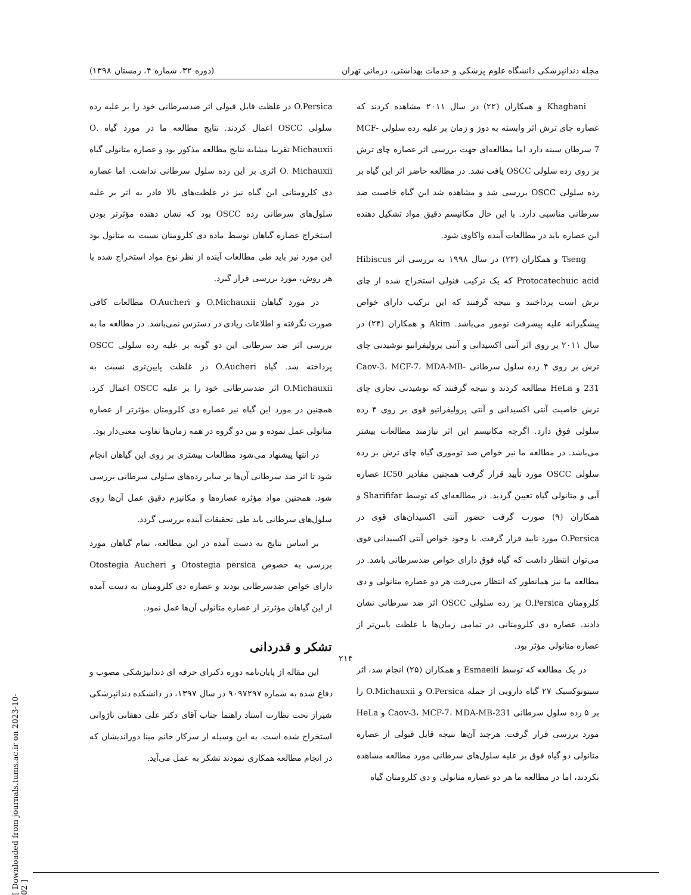مجله دندانپزشکی دانشگاه علوم پزشکی و خدمات بهداشتی، درمانی تهران (دوره ۳۲، شماره ۴، زمستان ۱۳۹۸)
Khaghani و همکاران (۲۲) در سال ۲۰۱۱ مشاهده کردند که عصاره چای ترش اثر وابسته به دوز و زمان بر علیه رده سلولی MCF-7 سرطان سینه دارد اما مطالعه‌ای جهت بررسی اثر عصاره چای ترش بر روی رده سلولی OSCC یافت نشد. در مطالعه حاضر اثر این گیاه بر رده سلولی OSCC بررسی شد و مشاهده شد این گیاه خاصیت ضد سرطانی مناسبی دارد. با این حال مکانیسم دقیق مواد تشکیل دهنده این عصاره باید در مطالعات آینده واکاوی شود.
Tseng و همکاران (۲۳) در سال ۱۹۹۸ به بررسی اثر Hibiscus Protocatechuic acid که یک ترکیب فنولی استخراج شده از چای ترش است پرداختند و نتیجه گرفتند که این ترکیب دارای خواص پیشگیرانه علیه پیشرفت تومور می‌باشد. Akim و همکاران (۲۴) در سال ۲۰۱۱ بر روی اثر آنتی اکسیدانی و آنتی پرولیفراتیو نوشیدنی چای ترش بر روی ۴ رده سلول سرطانی Caov-3، MCF-7، MDA-MB-231 و HeLa مطالعه کردند و نتیجه گرفتند که نوشیدنی تجاری چای ترش خاصیت آنتی اکسیدانی و آنتی پرولیفراتیو قوی بر روی ۴ رده سلولی فوق دارد. اگرچه مکانیسم این اثر نیازمند مطالعات بیشتر می‌باشد. در مطالعه ما نیز خواص ضد توموری گیاه چای ترش بر رده سلولی OSCC مورد تأیید قرار گرفت همچنین مقادیر IC50 عصاره آبی و متانولی گیاه تعیین گردید. در مطالعه‌ای که توسط Sharififar و همکاران (۹) صورت گرفت حضور آنتی اکسیدان‌های قوی در O.Persica مورد تایید قرار گرفت. با وجود خواص آنتی اکسیدانی قوی می‌توان انتظار داشت که گیاه فوق دارای خواص ضدسرطانی باشد. در مطالعه ما نیز همانطور که انتظار می‌رفت هر دو عصاره متانولی و دی کلرومتان O.Persica بر رده سلولی OSCC اثر ضد سرطانی نشان دادند. عصاره دی کلرومتانی در تمامی زمان‌ها با غلظت پایین‌تر از عصاره متانولی مؤثر بود.
در یک مطالعه که توسط Esmaeili و همکاران (۲۵) انجام شد، اثر سیتوتوکسیک ۲۷ گیاه دارویی از جمله O.Persica و O.Michauxii را بر ۵ رده سلول سرطانی Caov-3، MCF-7، MDA-MB-231 و HeLa مورد بررسی قرار گرفت. هرچند آن‌ها نتیجه قابل قبولی از عصاره متانولی دو گیاه فوق بر علیه سلول‌های سرطانی مورد مطالعه مشاهده نکردند، اما در مطالعه ما هر دو عصاره متانولی و دی کلرومتان گیاه
O.Persica در غلظت قابل قبولی اثر ضدسرطانی خود را بر علیه رده سلولی OSCC اعمال کردند. نتایج مطالعه ما در مورد گیاه .O Michauxii تقریبا مشابه نتایج مطالعه مذکور بود و عصاره متانولی گیاه O. Michauxii اثری بر این رده سلول سرطانی نداشت. اما عصاره دی کلرومتانی این گیاه نیز در غلظت‌های بالا قادر به اثر بر علیه سلول‌های سرطانی رده OSCC بود که نشان دهنده مؤثرتر بودن استخراج عصاره گیاهان توسط ماده دی کلرومتان نسبت به متانول بود این مورد نیز باید طی مطالعات آینده از نظر نوع مواد استخراج شده با هر روش، مورد بررسی قرار گیرد.
در مورد گیاهان O.Michauxii و O.Aucheri مطالعات کافی صورت نگرفته و اطلاعات زیادی در دسترس نمی‌باشد. در مطالعه ما به بررسی اثر ضد سرطانی این دو گونه بر علیه رده سلولی OSCC پرداخته شد. گیاه O.Aucheri در غلظت پایین‌تری نسبت به O.Michauxii اثر ضدسرطانی خود را بر علیه OSCC اعمال کرد. همچنین در مورد این گیاه نیز عصاره دی کلرومتان مؤثرتر از عصاره متانولی عمل نموده و بین دو گروه در همه زمان‌ها تفاوت معنی‌دار بود.
در انتها پیشنهاد می‌شود مطالعات بیشتری بر روی این گیاهان انجام شود تا اثر ضد سرطانی آن‌ها بر سایر رده‌های سلولی سرطانی بررسی شود. همچنین مواد مؤثره عصاره‌ها و مکانیزم دقیق عمل آن‌ها روی سلول‌های سرطانی باید طی تحقیقات آینده بررسی گردد.
بر اساس نتایج به دست آمده در این مطالعه، تمام گیاهان مورد بررسی به خصوص Otostegia persica و Otostegia Aucheri دارای خواص ضدسرطانی بودند و عصاره دی کلرومتان به دست آمده از این گیاهان مؤثرتر از عصاره متانولی آن‌ها عمل نمود.
تشکر و قدردانی
این مقاله از پایان‌نامه دوره دکترای حرفه ای دندانپزشکی مصوب و دفاع شده به شماره ۹۰۹۷۲۹۷ در سال ۱۳۹۷، در دانشکده دندانپزشکی شیراز تحت نظارت استاد راهنما جناب آقای دکتر علی دهقانی ناژوانی استخراج شده است. به این وسیله از سرکار خانم مینا دوراندیشان که در انجام مطالعه همکاری نمودند تشکر به عمل می‌آید.
۲۱۴
[ Downloaded from journals.tums.ac.ir on 2023-10-02 ]